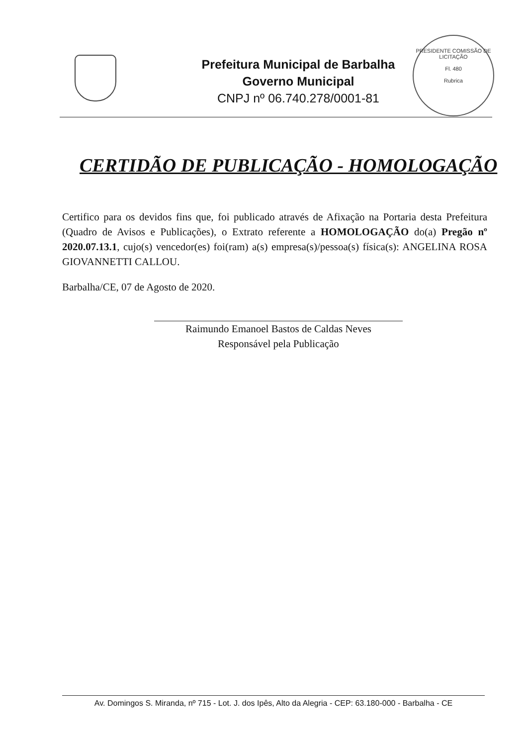Prefeitura Municipal de Barbalha
Governo Municipal
CNPJ nº 06.740.278/0001-81
PRESIDENTE COMISSÃO DE LICITAÇÃO
Fl. 480
Rubrica
CERTIDÃO DE PUBLICAÇÃO - HOMOLOGAÇÃO
Certifico para os devidos fins que, foi publicado através de Afixação na Portaria desta Prefeitura (Quadro de Avisos e Publicações), o Extrato referente a HOMOLOGAÇÃO do(a) Pregão nº 2020.07.13.1, cujo(s) vencedor(es) foi(ram) a(s) empresa(s)/pessoa(s) física(s): ANGELINA ROSA GIOVANNETTI CALLOU.
Barbalha/CE, 07 de Agosto de 2020.
Raimundo Emanoel Bastos de Caldas Neves
Responsável pela Publicação
Av. Domingos S. Miranda, nº 715 - Lot. J. dos Ipês, Alto da Alegria - CEP: 63.180-000 - Barbalha - CE